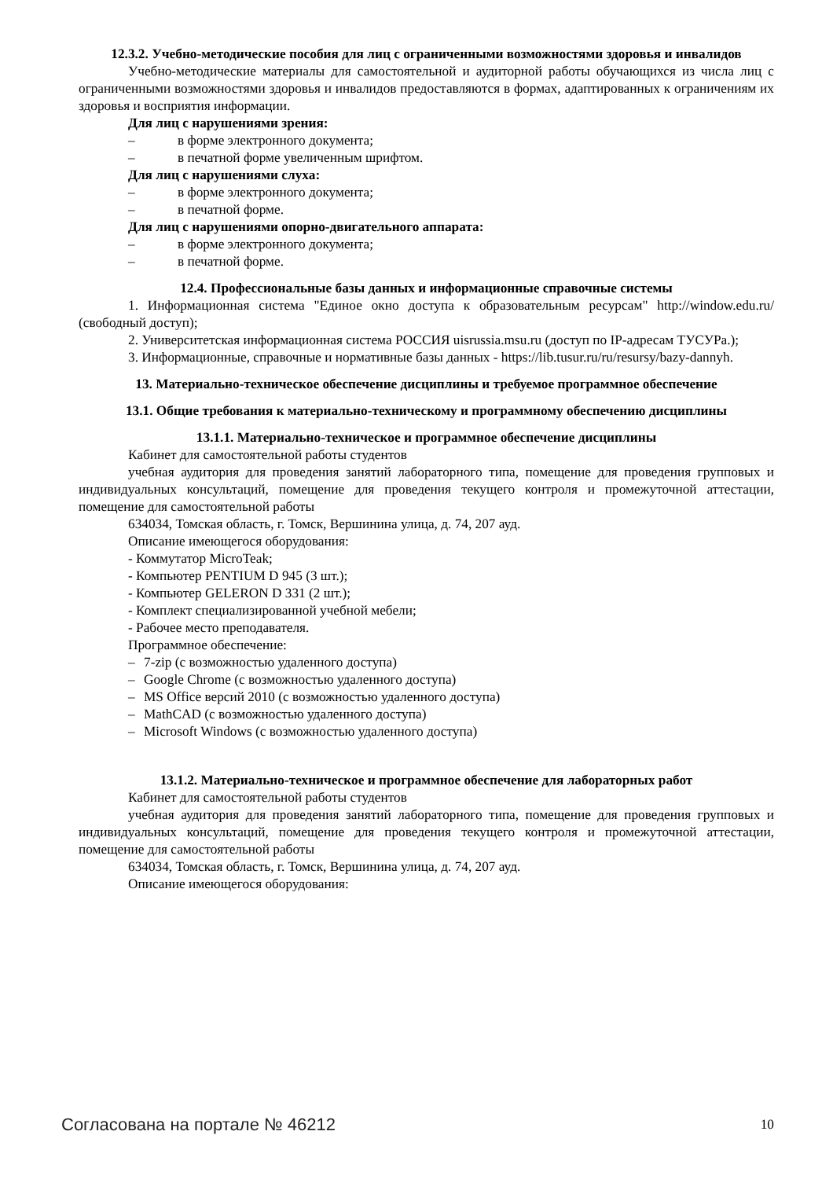12.3.2. Учебно-методические пособия для лиц с ограниченными возможностями здоровья и инвалидов
Учебно-методические материалы для самостоятельной и аудиторной работы обучающихся из числа лиц с ограниченными возможностями здоровья и инвалидов предоставляются в формах, адаптированных к ограничениям их здоровья и восприятия информации.
Для лиц с нарушениями зрения:
– в форме электронного документа;
– в печатной форме увеличенным шрифтом.
Для лиц с нарушениями слуха:
– в форме электронного документа;
– в печатной форме.
Для лиц с нарушениями опорно-двигательного аппарата:
– в форме электронного документа;
– в печатной форме.
12.4. Профессиональные базы данных и информационные справочные системы
1. Информационная система "Единое окно доступа к образовательным ресурсам" http://window.edu.ru/ (свободный доступ);
2. Университетская информационная система РОССИЯ uisrussia.msu.ru (доступ по IP-адресам ТУСУРа.);
3. Информационные, справочные и нормативные базы данных - https://lib.tusur.ru/ru/resursy/bazy-dannyh.
13. Материально-техническое обеспечение дисциплины и требуемое программное обеспечение
13.1. Общие требования к материально-техническому и программному обеспечению дисциплины
13.1.1. Материально-техническое и программное обеспечение дисциплины
Кабинет для самостоятельной работы студентов
учебная аудитория для проведения занятий лабораторного типа, помещение для проведения групповых и индивидуальных консультаций, помещение для проведения текущего контроля и промежуточной аттестации, помещение для самостоятельной работы
634034, Томская область, г. Томск, Вершинина улица, д. 74, 207 ауд.
Описание имеющегося оборудования:
- Коммутатор MicroTeak;
- Компьютер PENTIUM D 945 (3 шт.);
- Компьютер GELERON D 331 (2 шт.);
- Комплект специализированной учебной мебели;
- Рабочее место преподавателя.
Программное обеспечение:
– 7-zip (с возможностью удаленного доступа)
– Google Chrome (с возможностью удаленного доступа)
– MS Office версий 2010 (с возможностью удаленного доступа)
– MathCAD (с возможностью удаленного доступа)
– Microsoft Windows (с возможностью удаленного доступа)
13.1.2. Материально-техническое и программное обеспечение для лабораторных работ
Кабинет для самостоятельной работы студентов
учебная аудитория для проведения занятий лабораторного типа, помещение для проведения групповых и индивидуальных консультаций, помещение для проведения текущего контроля и промежуточной аттестации, помещение для самостоятельной работы
634034, Томская область, г. Томск, Вершинина улица, д. 74, 207 ауд.
Описание имеющегося оборудования:
Согласована на портале № 46212 10